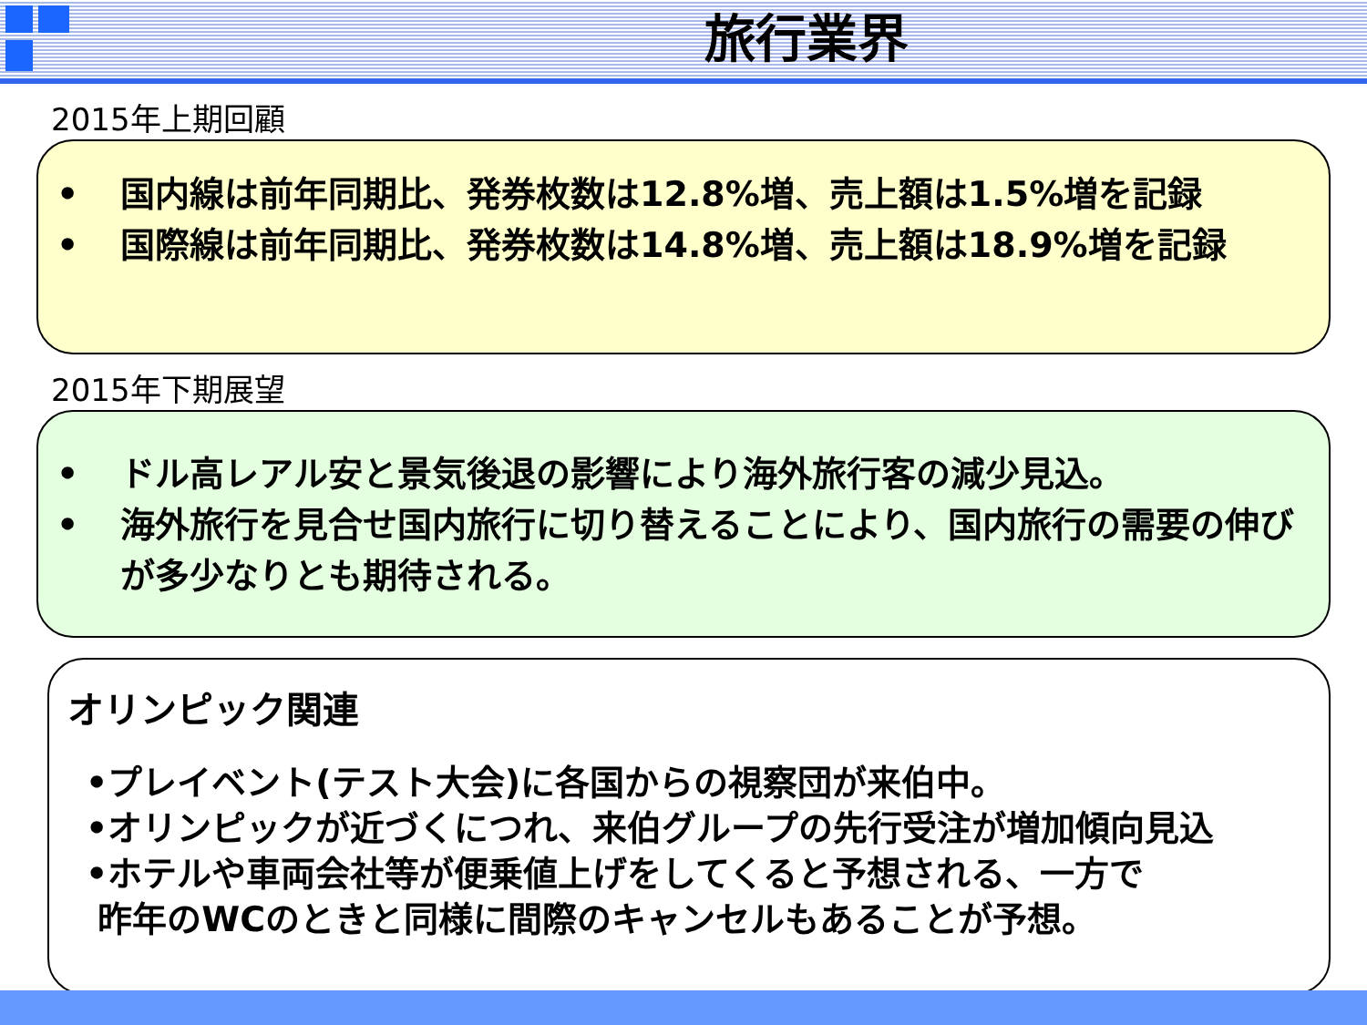旅行業界
2015年上期回顧
• 国内線は前年同期比、発券枚数は12.8%増、売上額は1.5%増を記録
• 国際線は前年同期比、発券枚数は14.8%増、売上額は18.9%増を記録
2015年下期展望
• ドル高レアル安と景気後退の影響により海外旅行客の減少見込。
• 海外旅行を見合せ国内旅行に切り替えることにより、国内旅行の需要の伸びが多少なりとも期待される。
オリンピック関連
•プレイベント(テスト大会)に各国からの視察団が来伯中。
•オリンピックが近づくにつれ、来伯グループの先行受注が増加傾向見込
•ホテルや車両会社等が便乗値上げをしてくると予想される、一方で
昨年のWCのときと同様に間際のキャンセルもあることが予想。